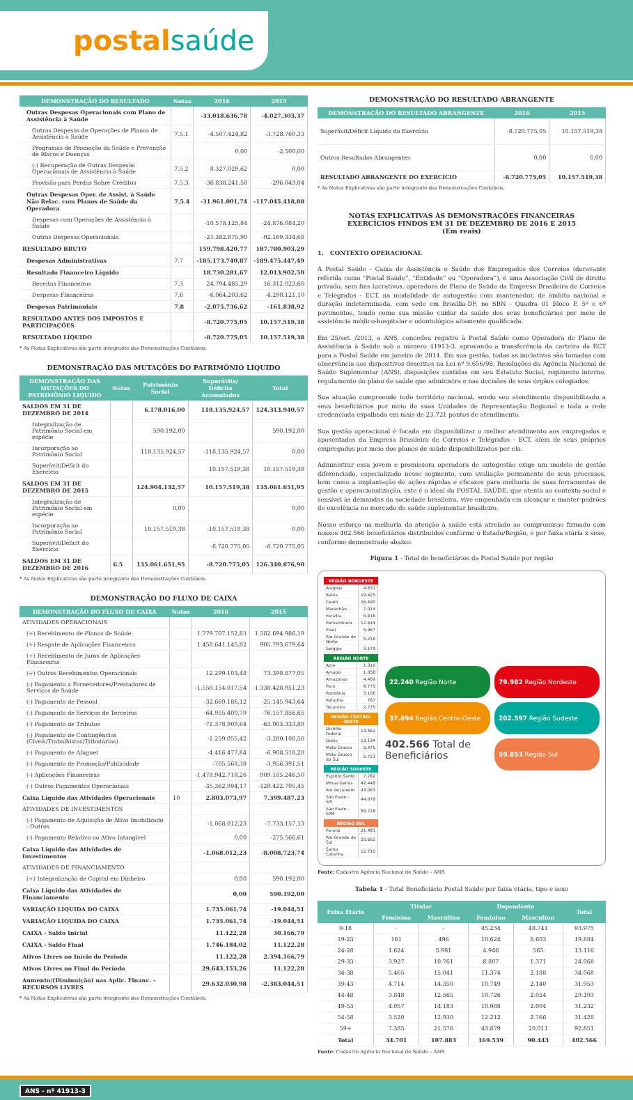postal saúde
| DEMONSTRAÇÃO DO RESULTADO | Notas | 2016 | 2015 |
| --- | --- | --- | --- |
| Outras Despesas Operacionais com Plano de Assistência à Saúde | | -33.018.636,78 | -4.027.303,37 |
| Outras Despesas de Operações de Planos de Assistência à Saúde | 7.5.1 | -4.507.424,82 | -3.728.760,33 |
| Programas de Promoção da Saúde e Prevenção de Riscos e Doenças | | 0,00 | -2.500,00 |
| (-) Recuperação de Outras Despesas Operacionais de Assistência à Saúde | 7.5.2 | 8.327.029,62 | 0,00 |
| Provisão para Perdas Sobre Créditos | 7.5.3 | -36.838.241,58 | -296.043,04 |
| Outras Despesas Oper. de Assist. à Saúde Não Relac. com Planos de Saúde da Operadora | 7.5.4 | -31.961.001,74 | -117.045.418,88 |
| Despesas com Operações de Assistência à Saúde | | -10.578.125,84 | -24.876.084,20 |
| Outras Despesas Operacionais | | -21.382.875,90 | -92.169.334,68 |
| RESULTADO BRUTO | | 159.798.420,77 | 187.780.903,29 |
| Despesas Administrativas | 7.7 | -185.173.740,87 | -189.475.447,49 |
| Resultado Financeiro Líquido | | 18.730.281,67 | 12.013.902,50 |
| Receitas Financeiras | 7.3 | 24.794.485,29 | 16.312.023,60 |
| Despesas Financeiras | 7.6 | -6.064.203,62 | -4.298.121,10 |
| Despesas Patrimoniais | 7.8 | -2.075.736,62 | -161.838,92 |
| RESULTADO ANTES DOS IMPOSTOS E PARTICIPAÇÕES | | -8.720.775,05 | 10.157.519,38 |
| RESULTADO LÍQUIDO | | -8.720.775,05 | 10.157.519,38 |
* As Notas Explicativas são parte integrante das Demonstrações Contábeis.
DEMONSTRAÇÃO DAS MUTAÇÕES DO PATRIMÔNIO LÍQUIDO
| DEMONSTRAÇÃO DAS MUTAÇÕES DO PATRIMÔNIO LIQUIDO | Notas | Patrimônio Social | Superávits/ Déficits Acumulados | Total |
| --- | --- | --- | --- | --- |
| SALDOS EM 31 DE DEZEMBRO DE 2014 | | 6.178.016,00 | 118.135.924,57 | 124.313.940,57 |
| Integralização de Patrimônio Social em espécie | | 590.192,00 | | 590.192,00 |
| Incorporação ao Patrimônio Social | | 118.135.924,57 | -118.135.924,57 | 0,00 |
| Superávit/Déficit do Exercício | | | 10.157.519,38 | 10.157.519,38 |
| SALDOS EM 31 DE DEZEMBRO DE 2015 | | 124.904.132,57 | 10.157.519,38 | 135.061.651,95 |
| Integralização de Patrimônio Social em espécie | | 0,00 | | 0,00 |
| Incorporação ao Patrimônio Social | | 10.157.519,38 | -10.157.519,38 | 0,00 |
| Superávit/Déficit do Exercício | | | -8.720.775,05 | -8.720.775,05 |
| SALDOS EM 31 DE DEZEMBRO DE 2016 | 6.5 | 135.061.651,95 | -8.720.775,05 | 126.340.876,90 |
* As Notas Explicativas são parte integrante das Demonstrações Contábeis.
DEMONSTRAÇÃO DO FLUXO DE CAIXA
| DEMONSTRAÇÃO DO FLUXO DE CAIXA | Notas | 2016 | 2015 |
| --- | --- | --- | --- |
| ATIVIDADES OPERACIONAIS | | | |
| (+) Recebimento de Planos de Saúde | | 1.779.707.152,83 | 1.582.694.986,19 |
| (+) Resgate de Aplicações Financeiras | | 1.458.641.145,82 | 905.793.679,64 |
| (+) Recebimento de Juros de Aplicações Financeiras | | | |
| (+) Outros Recebimentos Operacionais | | 12.299.103,48 | 73.399.877,05 |
| (-) Pagamento a Fornecedores/Prestadores de Serviços de Saúde | | -1.558.154.017,54 | -1.338.428.951,23 |
| (-) Pagamento de Pessoal | | -32.669.186,12 | -25.145.943,64 |
| (-) Pagamento de Serviços de Terceiros | | -64.955.400,79 | -76.157.856,65 |
| (-) Pagamento de Tributos | | -71.378.909,64 | -63.003.333,89 |
| (-) Pagamento de Contingências (Cíveis/Trabalhistas/Tributárias) | | -1.259.055,42 | -3.280.108,50 |
| (-) Pagamento de Aluguel | | -4.416.477,84 | -6.908.518,28 |
| (-) Pagamento de Promoção/Publicidade | | -705.568,38 | -3.956.391,51 |
| (-) Aplicações Financeiras | | -1.478.942.718,26 | -909.185.246,50 |
| (-) Outros Pagamentos Operacionais | | -35.362.994,17 | -128.422.705,45 |
| Caixa Líquido das Atividades Operacionais | 10 | 2.803.073,97 | 7.399.487,23 |
| ATIVIDADES DE INVESTIMENTOS | | | |
| (-) Pagamento de Aquisição de Ativo Imobilizado - Outros | | -1.068.012,23 | -7.733.157,13 |
| (-) Pagamento Relativo ao Ativo Intangível | | 0,00 | -275.566,61 |
| Caixa Líquido das Atividades de Investimentos | | -1.068.012,23 | -8.008.723,74 |
| ATIVIDADES DE FINANCIAMENTO | | | |
| (+) Integralização de Capital em Dinheiro | | 0,00 | 590.192,00 |
| Caixa Líquido das Atividades de Financiamento | | 0,00 | 590.192,00 |
| VARIAÇÃO LÍQUIDA DO CAIXA | | 1.735.061,74 | -19.044,51 |
| VARIAÇÃO LÍQUIDA DO CAIXA | | 1.735.061,74 | -19.044,51 |
| CAIXA - Saldo Inicial | | 11.122,28 | 30.166,79 |
| CAIXA - Saldo Final | | 1.746.184,02 | 11.122,28 |
| Ativos Livres no Início do Período | | 11.122,28 | 2.394.166,79 |
| Ativos Livres no Final do Período | | 29.643.153,26 | 11.122,28 |
| Aumento/(Diminuição) nas Aplic. Financ. – RECURSOS LIVRES | | 29.632.030,98 | -2.383.044,51 |
* As Notas Explicativas são parte integrante das Demonstrações Contábeis.
DEMONSTRAÇÃO DO RESULTADO ABRANGENTE
| DEMONSTRAÇÃO DO RESULTADO ABRANGENTE | 2016 | 2015 |
| --- | --- | --- |
| Superávit/Déficit Líquido do Exercício | -8.720.775,05 | 10.157.519,38 |
| Outros Resultados Abrangentes | 0,00 | 0,00 |
| RESULTADO ABRANGENTE DO EXERCÍCIO | -8.720.775,05 | 10.157.519,38 |
* As Notas Explicativas são parte integrante das Demonstrações Contábeis.
NOTAS EXPLICATIVAS ÀS DEMONSTRAÇÕES FINANCEIRAS
EXERCÍCIOS FINDOS EM 31 DE DEZEMBRO DE 2016 E 2015
(Em reais)
1. CONTEXTO OPERACIONAL
A Postal Saúde - Caixa de Assistência e Saúde dos Empregados dos Correios (doravante referida como “Postal Saúde”, “Entidade” ou “Operadora”), é uma Associação Civil de direito privado, sem fins lucrativos, operadora de Plano de Saúde da Empresa Brasileira de Correios e Telégrafos - ECT, na modalidade de autogestão com mantenedor, de âmbito nacional e duração indeterminada, com sede em Brasília-DF, no SBN - Quadra 01 Bloco F, 5º e 6º pavimentos, tendo como sua missão cuidar da saúde dos seus beneficiários por meio de assistência médico-hospitalar e odontológica altamente qualificada.
Em 25/set. /2013, a ANS, concedeu registro à Postal Saúde como Operadora de Plano de Assistência à Saúde sob o número 41913-3, aprovando a transferência da carteira da ECT para a Postal Saúde em janeiro de 2014. Em sua gestão, todas as iniciativas são tomadas com observância aos dispositivos descritos na Lei nº 9.656/98, Resoluções da Agência Nacional de Saúde Suplementar (ANS), disposições contidas em seu Estatuto Social, regimento interno, regulamento do plano de saúde que administra e nas decisões de seus órgãos colegiados.
Sua atuação compreende todo território nacional, sendo seu atendimento disponibilizado a seus beneficiários por meio de suas Unidades de Representação Regional e toda a rede credenciada espalhada em mais de 23.721 pontos de atendimento.
Sua gestão operacional é focada em disponibilizar o melhor atendimento aos empregados e aposentados da Empresa Brasileira de Correios e Telégrafos - ECT, além de seus próprios empregados por meio dos planos de saúde disponibilizados por ela.
Administrar essa jovem e promissora operadora de autogestão exige um modelo de gestão diferenciado, especializado nesse segmento, com avaliação permanente de seus processos, bem como a implantação de ações rápidas e eficazes para melhoria de suas ferramentas de gestão e operacionalização, este é o ideal da POSTAL SAÚDE, que atenta ao contexto social e sensível às demandas da sociedade brasileira, vive empenhada em alcançar e manter padrões de excelência no mercado de saúde suplementar brasileiro.
Nosso esforço na melhoria da atenção à saúde está atrelado ao compromisso firmado com nossos 402.566 beneficiários distribuídos conforme o Estado/Região, e por faixa etária x sexo, conforme demonstrado abaixo:
Figura 1 - Total de beneficiários da Postal Saúde por região
REGIÃO NORDESTE
| Alagoas | 4.631 |
| Bahia | 19.425 |
| Ceará | 16.490 |
| Maranhão | 7.014 |
| Paraíba | 5.416 |
| Pernambuco | 12.644 |
| Piauí | 5.967 |
| Rio Grande do Norte | 5.216 |
| Sergipe | 3.179 |
REGIÃO NORTE
| Acre | 1.310 |
| Amapá | 1.058 |
| Amazonas | 4.469 |
| Pará | 8.775 |
| Rondônia | 3.106 |
| Roraima | 767 |
| Tocantins | 2.775 |
REGIÃO CENTRO-OESTE
| Distrito Federal | 13.562 |
| Goiás | 13.134 |
| Mato Grosso | 5.475 |
| Mato Grosso do Sul | 5.723 |
REGIÃO SUDESTE
| Espírito Santo | 7.282 |
| Minas Gerais | 42.448 |
| Rio de Janeiro | 43.063 |
| São Paulo - SPI | 44.076 |
| São Paulo - SPM | 65.728 |
REGIÃO SUL
| Paraná | 21.481 |
| Rio Grande do Sul | 25.662 |
| Santa Catarina | 12.710 |
22.240 Região Norte
79.982 Região Nordeste
37.894 Região Centro-Oeste
202.597 Região Sudeste
402.566 Total de Beneficiários
59.853 Região Sul
Fonte: Cadastro Agência Nacional de Saúde – ANS
Tabela 1 - Total Beneficiário Postal Saúde por faixa etária, tipo e sexo
| Faixa Etária | Titular | | Dependente | | Total |
| --- | --- | --- | --- | --- | --- |
| | Feminino | Masculino | Feminino | Masculino | |
| 0-18 | - | - | 45.234 | 48.741 | 93.975 |
| 19-23 | 161 | 496 | 10.624 | 8.603 | 19.884 |
| 24-28 | 1.624 | 5.981 | 4.946 | 565 | 13.116 |
| 29-33 | 3.927 | 10.761 | 8.807 | 1.371 | 24.068 |
| 34-38 | 5.465 | 15.041 | 11.374 | 2.188 | 34.068 |
| 39-43 | 4.714 | 14.350 | 10.749 | 2.140 | 31.953 |
| 44-48 | 3.848 | 12.565 | 10.726 | 2.054 | 29.193 |
| 49-53 | 4.057 | 14.183 | 10.988 | 2.004 | 31.232 |
| 54-58 | 3.520 | 12.930 | 12.212 | 2.766 | 31.428 |
| 59+ | 7.385 | 21.576 | 43.879 | 20.011 | 92.851 |
| Total | 34.701 | 107.883 | 169.539 | 90.443 | 402.566 |
Fonte: Cadastro Agência Nacional de Saúde – ANS
ANS - nº 41913-3